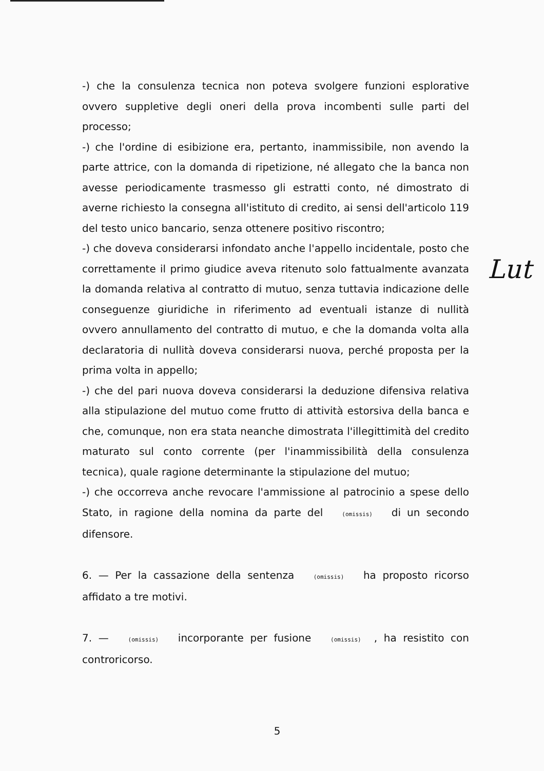-) che la consulenza tecnica non poteva svolgere funzioni esplorative ovvero suppletive degli oneri della prova incombenti sulle parti del processo;
-) che l'ordine di esibizione era, pertanto, inammissibile, non avendo la parte attrice, con la domanda di ripetizione, né allegato che la banca non avesse periodicamente trasmesso gli estratti conto, né dimostrato di averne richiesto la consegna all'istituto di credito, ai sensi dell'articolo 119 del testo unico bancario, senza ottenere positivo riscontro;
-) che doveva considerarsi infondato anche l'appello incidentale, posto che correttamente il primo giudice aveva ritenuto solo fattualmente avanzata la domanda relativa al contratto di mutuo, senza tuttavia indicazione delle conseguenze giuridiche in riferimento ad eventuali istanze di nullità ovvero annullamento del contratto di mutuo, e che la domanda volta alla declaratoria di nullità doveva considerarsi nuova, perché proposta per la prima volta in appello;
-) che del pari nuova doveva considerarsi la deduzione difensiva relativa alla stipulazione del mutuo come frutto di attività estorsiva della banca e che, comunque, non era stata neanche dimostrata l'illegittimità del credito maturato sul conto corrente (per l'inammissibilità della consulenza tecnica), quale ragione determinante la stipulazione del mutuo;
-) che occorreva anche revocare l'ammissione al patrocinio a spese dello Stato, in ragione della nomina da parte del (omissis) di un secondo difensore.
6. — Per la cassazione della sentenza (omissis) ha proposto ricorso affidato a tre motivi.
7. — (omissis) incorporante per fusione (omissis), ha resistito con controricorso.
Lut
5